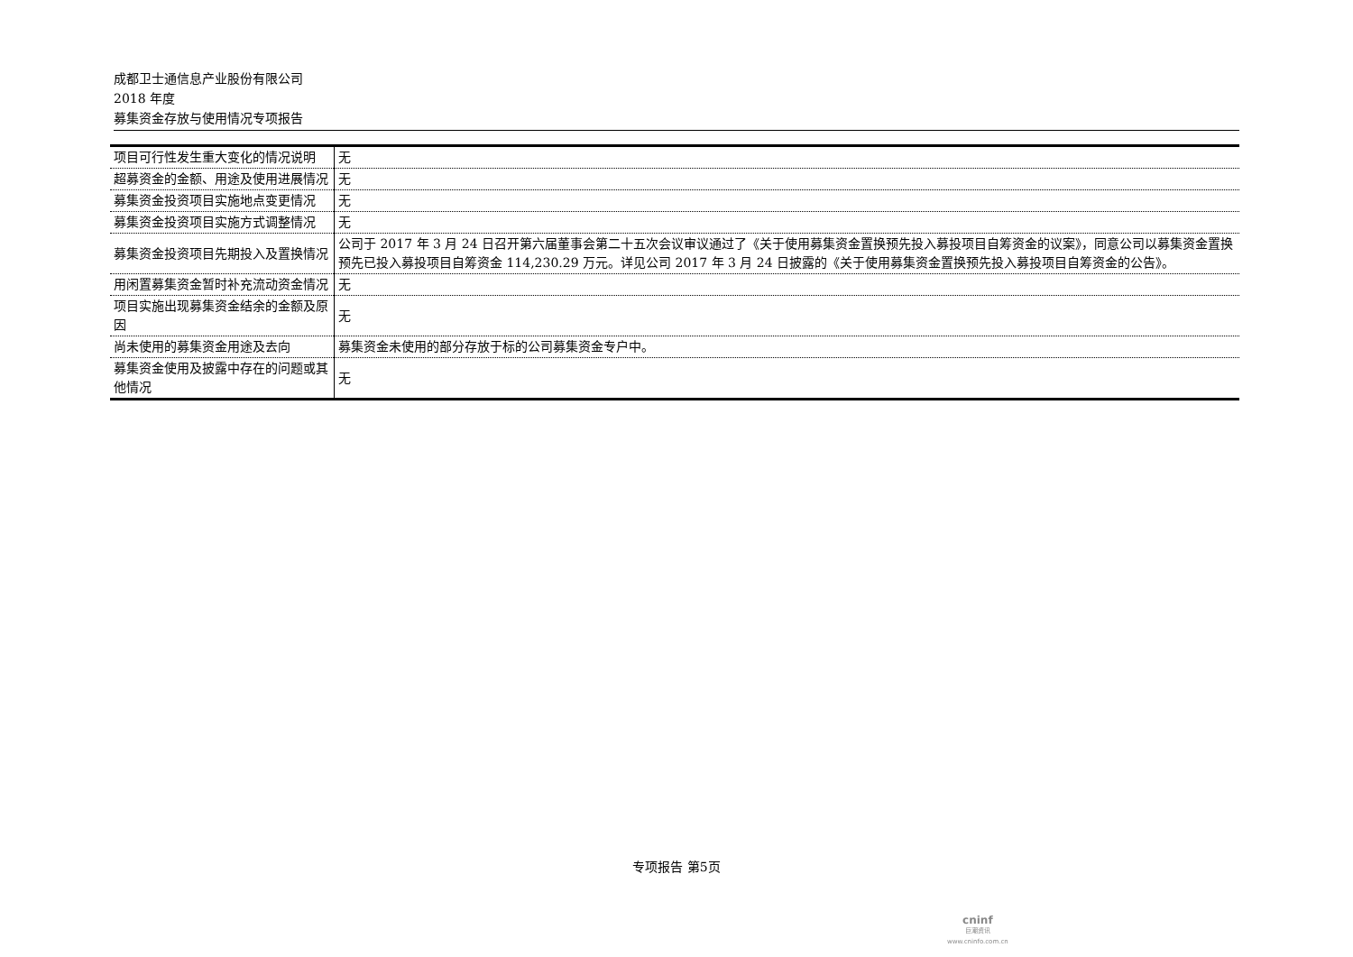成都卫士通信息产业股份有限公司
2018 年度
募集资金存放与使用情况专项报告
| 项目可行性发生重大变化的情况说明 | 无 |
| 超募资金的金额、用途及使用进展情况 | 无 |
| 募集资金投资项目实施地点变更情况 | 无 |
| 募集资金投资项目实施方式调整情况 | 无 |
| 募集资金投资项目先期投入及置换情况 | 公司于 2017 年 3 月 24 日召开第六届董事会第二十五次会议审议通过了《关于使用募集资金置换预先投入募投项目自筹资金的议案》，同意公司以募集资金置换预先已投入募投项目自筹资金 114,230.29 万元。详见公司 2017 年 3 月 24 日披露的《关于使用募集资金置换预先投入募投项目自筹资金的公告》。 |
| 用闲置募集资金暂时补充流动资金情况 | 无 |
| 项目实施出现募集资金结余的金额及原因 | 无 |
| 尚未使用的募集资金用途及去向 | 募集资金未使用的部分存放于标的公司募集资金专户中。 |
| 募集资金使用及披露中存在的问题或其他情况 | 无 |
专项报告 第5页
cninf
巨潮资讯
www.cninfo.com.cn